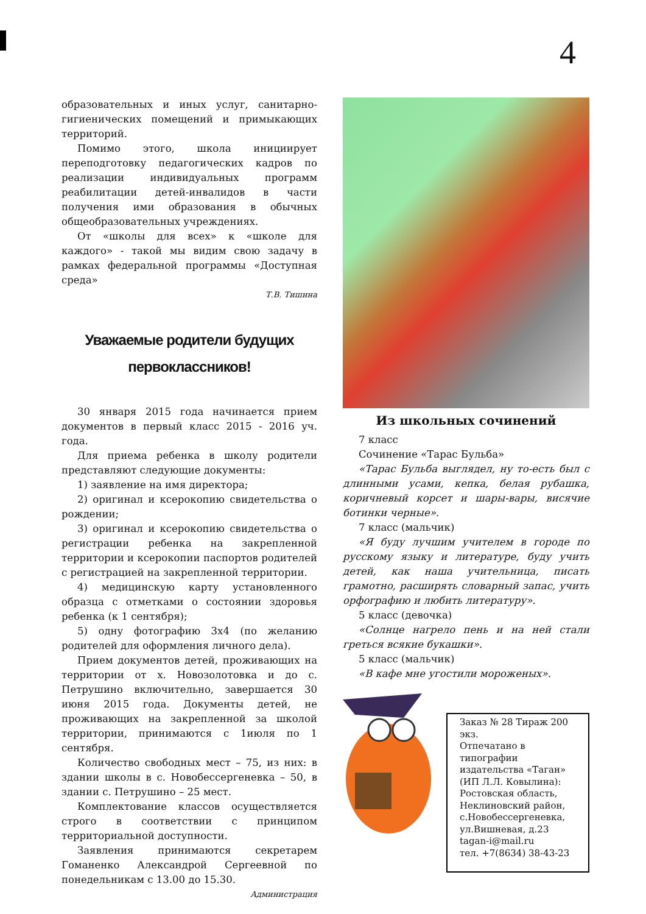4
образовательных и иных услуг, санитарно-гигиенических помещений и примыкающих территорий.
Помимо этого, школа инициирует переподготовку педагогических кадров по реализации индивидуальных программ реабилитации детей-инвалидов в части получения ими образования в обычных общеобразовательных учреждениях.
От «школы для всех» к «школе для каждого» - такой мы видим свою задачу в рамках федеральной программы «Доступная среда»
Т.В. Тишина
Уважаемые родители будущих
первоклассников!
30 января 2015 года начинается прием документов в первый класс 2015 - 2016 уч. года.
Для приема ребенка в школу родители представляют следующие документы:
1) заявление на имя директора;
2) оригинал и ксерокопию свидетельства о рождении;
3) оригинал и ксерокопию свидетельства о регистрации ребенка на закрепленной территории и ксерокопии паспортов родителей с регистрацией на закрепленной территории.
4) медицинскую карту установленного образца с отметками о состоянии здоровья ребенка (к 1 сентября);
5) одну фотографию 3х4 (по желанию родителей для оформления личного дела).
Прием документов детей, проживающих на территории от х. Новозолотовка и до с. Петрушино включительно, завершается 30 июня 2015 года. Документы детей, не проживающих на закрепленной за школой территории, принимаются с 1июля по 1 сентября.
Количество свободных мест – 75, из них: в здании школы в с. Новобессергеневка – 50, в здании с. Петрушино – 25 мест.
Комплектование классов осуществляется строго в соответствии с принципом территориальной доступности.
Заявления принимаются секретарем Гоманенко Александрой Сергеевной по понедельникам с 13.00 до 15.30.
Администрация
Из школьных сочинений
7 класс
Сочинение «Тарас Бульба»
«Тарас Бульба выглядел, ну то-есть был с длинными усами, кепка, белая рубашка, коричневый корсет и шары-вары, висячие ботинки черные».
7 класс (мальчик)
«Я буду лучшим учителем в городе по русскому языку и литературе, буду учить детей, как наша учительница, писать грамотно, расширять словарный запас, учить орфографию и любить литературу».
5 класс (девочка)
«Солнце нагрело пень и на ней стали греться всякие букашки».
5 класс (мальчик)
«В кафе мне угостили мороженых».
Заказ № 28 Тираж 200 экз.
Отпечатано в типографии издательства «Таган» (ИП Л.Л. Ковылина):
Ростовская область, Неклиновский район, с.Новобессергеневка, ул.Вишневая, д.23
tagan-i@mail.ru
тел. +7(8634) 38-43-23